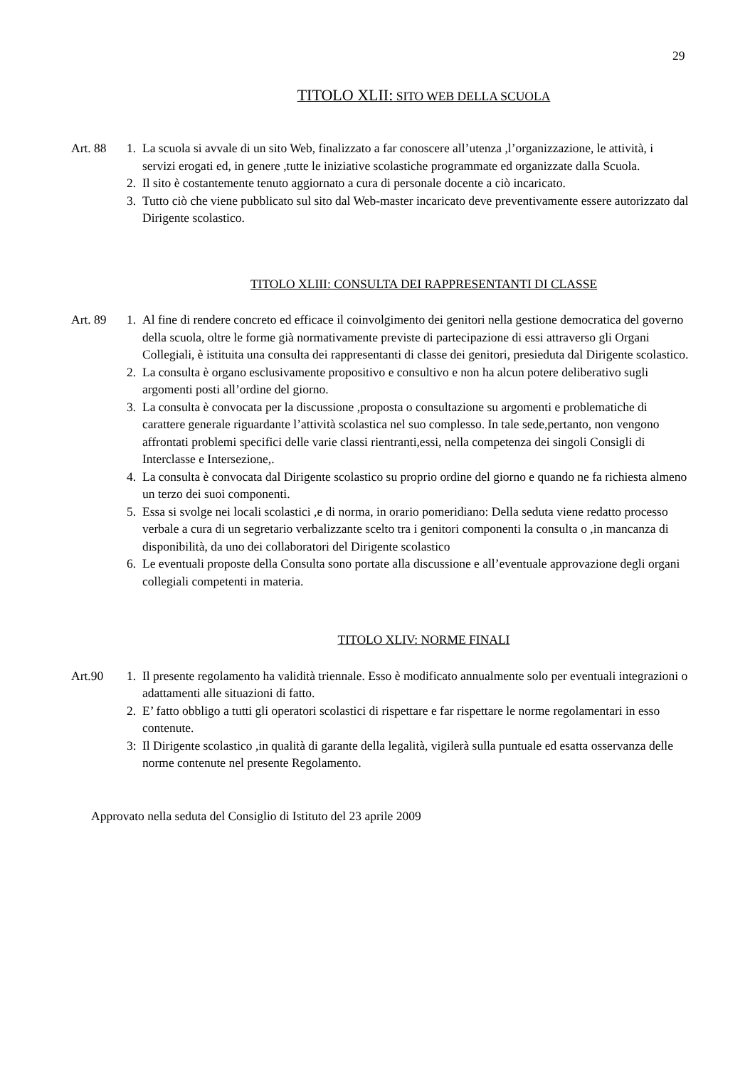29
TITOLO XLII: SITO WEB DELLA SCUOLA
Art. 88 1. La scuola si avvale di un sito Web, finalizzato a far conoscere all’utenza ,l’organizzazione, le attività, i servizi erogati ed, in genere ,tutte le iniziative scolastiche programmate ed organizzate dalla Scuola.
2. Il sito è costantemente tenuto aggiornato a cura di personale docente a ciò incaricato.
3. Tutto ciò che viene pubblicato sul sito dal Web-master incaricato deve preventivamente essere autorizzato dal Dirigente scolastico.
TITOLO XLIII: CONSULTA DEI RAPPRESENTANTI DI CLASSE
Art. 89 1. Al fine di rendere concreto ed efficace il coinvolgimento dei genitori nella gestione democratica del governo della scuola, oltre le forme già normativamente previste di partecipazione di essi attraverso gli Organi Collegiali, è istituita una consulta dei rappresentanti di classe dei genitori, presieduta dal Dirigente scolastico.
2. La consulta è organo esclusivamente propositivo e consultivo e non ha alcun potere deliberativo sugli argomenti posti all’ordine del giorno.
3. La consulta è convocata per la discussione ,proposta o consultazione su argomenti e problematiche di carattere generale riguardante l’attività scolastica nel suo complesso. In tale sede,pertanto, non vengono affrontati problemi specifici delle varie classi rientranti,essi, nella competenza dei singoli Consigli di Interclasse e Intersezione,.
4. La consulta è convocata dal Dirigente scolastico su proprio ordine del giorno e quando ne fa richiesta almeno un terzo dei suoi componenti.
5. Essa si svolge nei locali scolastici ,e di norma, in orario pomeridiano: Della seduta viene redatto processo verbale a cura di un segretario verbalizzante scelto tra i genitori componenti la consulta o ,in mancanza di disponibilità, da uno dei collaboratori del Dirigente scolastico
6. Le eventuali proposte della Consulta sono portate alla discussione e all’eventuale approvazione degli organi collegiali competenti in materia.
TITOLO XLIV: NORME FINALI
Art.90 1. Il presente regolamento ha validità triennale. Esso è modificato annualmente solo per eventuali integrazioni o adattamenti alle situazioni di fatto.
2. E’ fatto obbligo a tutti gli operatori scolastici di rispettare e far rispettare le norme regolamentari in esso contenute.
3: Il Dirigente scolastico ,in qualità di garante della legalità, vigilerà sulla puntuale ed esatta osservanza delle norme contenute nel presente Regolamento.
Approvato nella seduta del Consiglio di Istituto del 23 aprile 2009